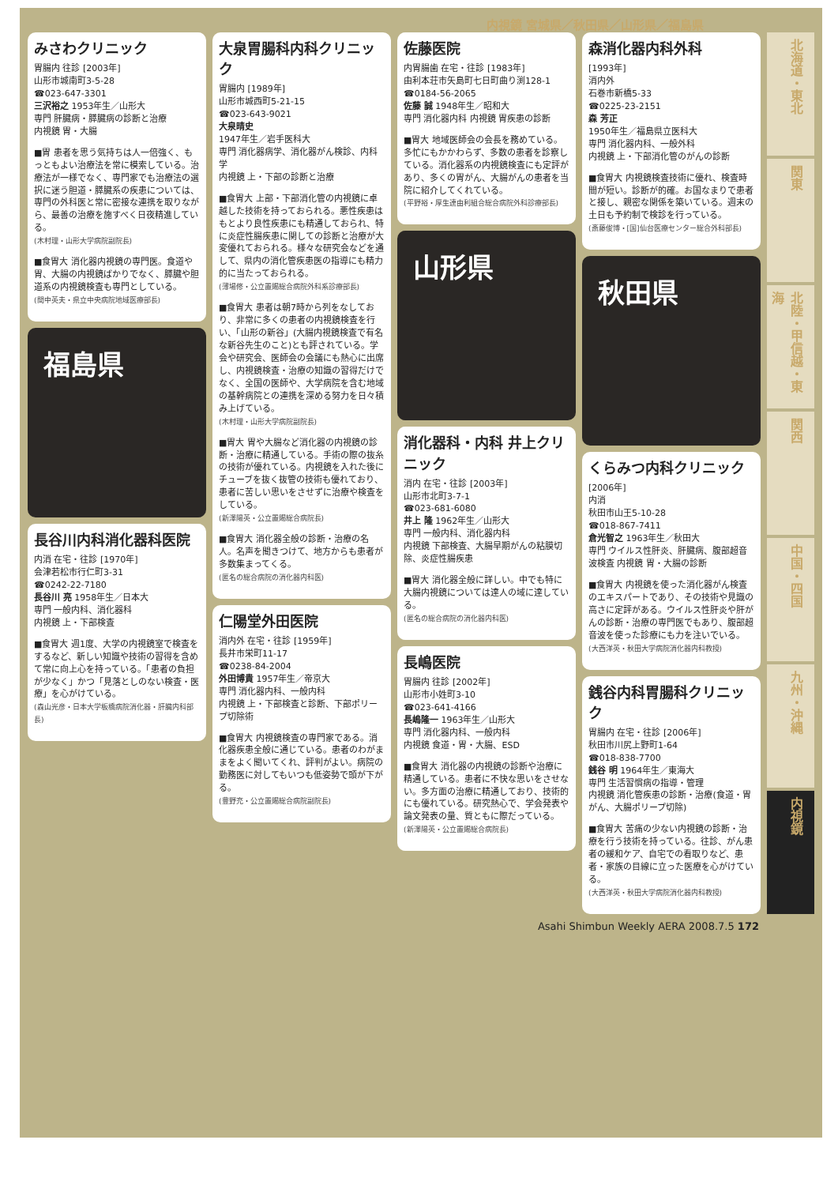内視鏡 宮城県／秋田県／山形県／福島県
みさわクリニック
胃腸内 往診 [2003年]
山形市城南町3-5-28
☎023-647-3301
三沢裕之 1953年生／山形大
専門 肝臓病・膵臓病の診断と治療
内視鏡 胃・大腸
■胃 患者を思う気持ちは人一倍強く、もっともよい治療法を常に模索している。治療法が一様でなく、専門家でも治療法の選択に迷う胆道・膵臓系の疾患については、専門の外科医と常に密接な連携を取りながら、最善の治療を施すべく日夜精進している。
(木村理・山形大学病院副院長)
■食胃大 消化器内視鏡の専門医。食道や胃、大腸の内視鏡ばかりでなく、膵臓や胆道系の内視鏡検査も専門としている。
(間中英夫・県立中央病院地域医療部長)
福島県
長谷川内科消化器科医院
内消 在宅・往診 [1970年]
会津若松市行仁町3-31
☎0242-22-7180
長谷川 亮 1958年生／日本大
専門 一般内科、消化器科
内視鏡 上・下部検査
■食胃大 週1度、大学の内視鏡室で検査をするなど、新しい知識や技術の習得を含めて常に向上心を持っている。「患者の負担が少なく」かつ「見落としのない検査・医療」を心がけている。
(森山光彦・日本大学板橋病院消化器・肝臓内科部長)
大泉胃腸科内科クリニック
胃腸内 [1989年]
山形市城西町5-21-15
☎023-643-9021
大泉晴史
1947年生／岩手医科大
専門 消化器病学、消化器がん検診、内科学
内視鏡 上・下部の診断と治療
■食胃大 上部・下部消化管の内視鏡に卓越した技術を持っておられる。悪性疾患はもとより良性疾患にも精通しておられ、特に炎症性腸疾患に関しての診断と治療が大変優れておられる。様々な研究会などを通して、県内の消化管疾患医の指導にも精力的に当たっておられる。
(薄場修・公立置賜総合病院外科系診療部長)
■食胃大 患者は朝7時から列をなしており、非常に多くの患者の内視鏡検査を行い、「山形の新谷」(大腸内視鏡検査で有名な新谷先生のこと)とも評されている。学会や研究会、医師会の会議にも熱心に出席し、内視鏡検査・治療の知識の習得だけでなく、全国の医師や、大学病院を含む地域の基幹病院との連携を深める努力を日々積み上げている。
(木村理・山形大学病院副院長)
■胃大 胃や大腸など消化器の内視鏡の診断・治療に精通している。手術の際の抜糸の技術が優れている。内視鏡を入れた後にチューブを抜く抜管の技術も優れており、患者に苦しい思いをさせずに治療や検査をしている。
(新澤陽英・公立置賜総合病院長)
■食胃大 消化器全般の診断・治療の名人。名声を聞きつけて、地方からも患者が多数集まってくる。
(匿名の総合病院の消化器内科医)
仁陽堂外田医院
消内外 在宅・往診 [1959年]
長井市栄町11-17
☎0238-84-2004
外田博貴 1957年生／帝京大
専門 消化器内科、一般内科
内視鏡 上・下部検査と診断、下部ポリープ切除術
■食胃大 内視鏡検査の専門家である。消化器疾患全般に通じている。患者のわがままをよく聞いてくれ、評判がよい。病院の勤務医に対してもいつも低姿勢で頭が下がる。
(豊野充・公立置賜総合病院副院長)
佐藤医院
内胃腸歯 在宅・往診 [1983年]
由利本荘市矢島町七日町曲り渕128-1
☎0184-56-2065
佐藤 誠 1948年生／昭和大
専門 消化器内科 内視鏡 胃疾患の診断
■胃大 地域医師会の会長を務めている。多忙にもかかわらず、多数の患者を診察している。消化器系の内視鏡検査にも定評があり、多くの胃がん、大腸がんの患者を当院に紹介してくれている。
(平野裕・厚生連由利組合総合病院外科診療部長)
山形県
消化器科・内科 井上クリニック
消内 在宅・往診 [2003年]
山形市北町3-7-1
☎023-681-6080
井上 隆 1962年生／山形大
専門 一般内科、消化器内科
内視鏡 下部検査、大腸早期がんの粘膜切除、炎症性腸疾患
■胃大 消化器全般に詳しい。中でも特に大腸内視鏡については達人の域に達している。
(匿名の総合病院の消化器内科医)
長嶋医院
胃腸内 往診 [2002年]
山形市小姓町3-10
☎023-641-4166
長嶋隆一 1963年生／山形大
専門 消化器内科、一般内科
内視鏡 食道・胃・大腸、ESD
■食胃大 消化器の内視鏡の診断や治療に精通している。患者に不快な思いをさせない。多方面の治療に精通しており、技術的にも優れている。研究熱心で、学会発表や論文発表の量、質ともに際だっている。
(新澤陽英・公立置賜総合病院長)
森消化器内科外科
[1993年]
消内外
石巻市新橋5-33
☎0225-23-2151
森 芳正
1950年生／福島県立医科大
専門 消化器内科、一般外科
内視鏡 上・下部消化管のがんの診断
■食胃大 内視鏡検査技術に優れ、検査時間が短い。診断が的確。お国なまりで患者と接し、親密な関係を築いている。週末の土日も予約制で検診を行っている。
(斎藤俊博・[国]仙台医療センター総合外科部長)
秋田県
くらみつ内科クリニック
[2006年]
内消
秋田市山王5-10-28
☎018-867-7411
倉光智之 1963年生／秋田大
専門 ウイルス性肝炎、肝臓病、腹部超音波検査 内視鏡 胃・大腸の診断
■食胃大 内視鏡を使った消化器がん検査のエキスパートであり、その技術や見識の高さに定評がある。ウイルス性肝炎や肝がんの診断・治療の専門医でもあり、腹部超音波を使った診療にも力を注いでいる。
(大西洋英・秋田大学病院消化器内科教授)
銭谷内科胃腸科クリニック
胃腸内 在宅・往診 [2006年]
秋田市川尻上野町1-64
☎018-838-7700
銭谷 明 1964年生／東海大
専門 生活習慣病の指導・管理
内視鏡 消化管疾患の診断・治療(食道・胃がん、大腸ポリープ切除)
■食胃大 苦痛の少ない内視鏡の診断・治療を行う技術を持っている。往診、がん患者の緩和ケア、自宅での看取りなど、患者・家族の目線に立った医療を心がけている。
(大西洋英・秋田大学病院消化器内科教授)
北海道・東北
関東
北陸・甲信越・東海
関西
中国・四国
九州・沖縄
内視鏡
Asahi Shimbun Weekly AERA 2008.7.5 172